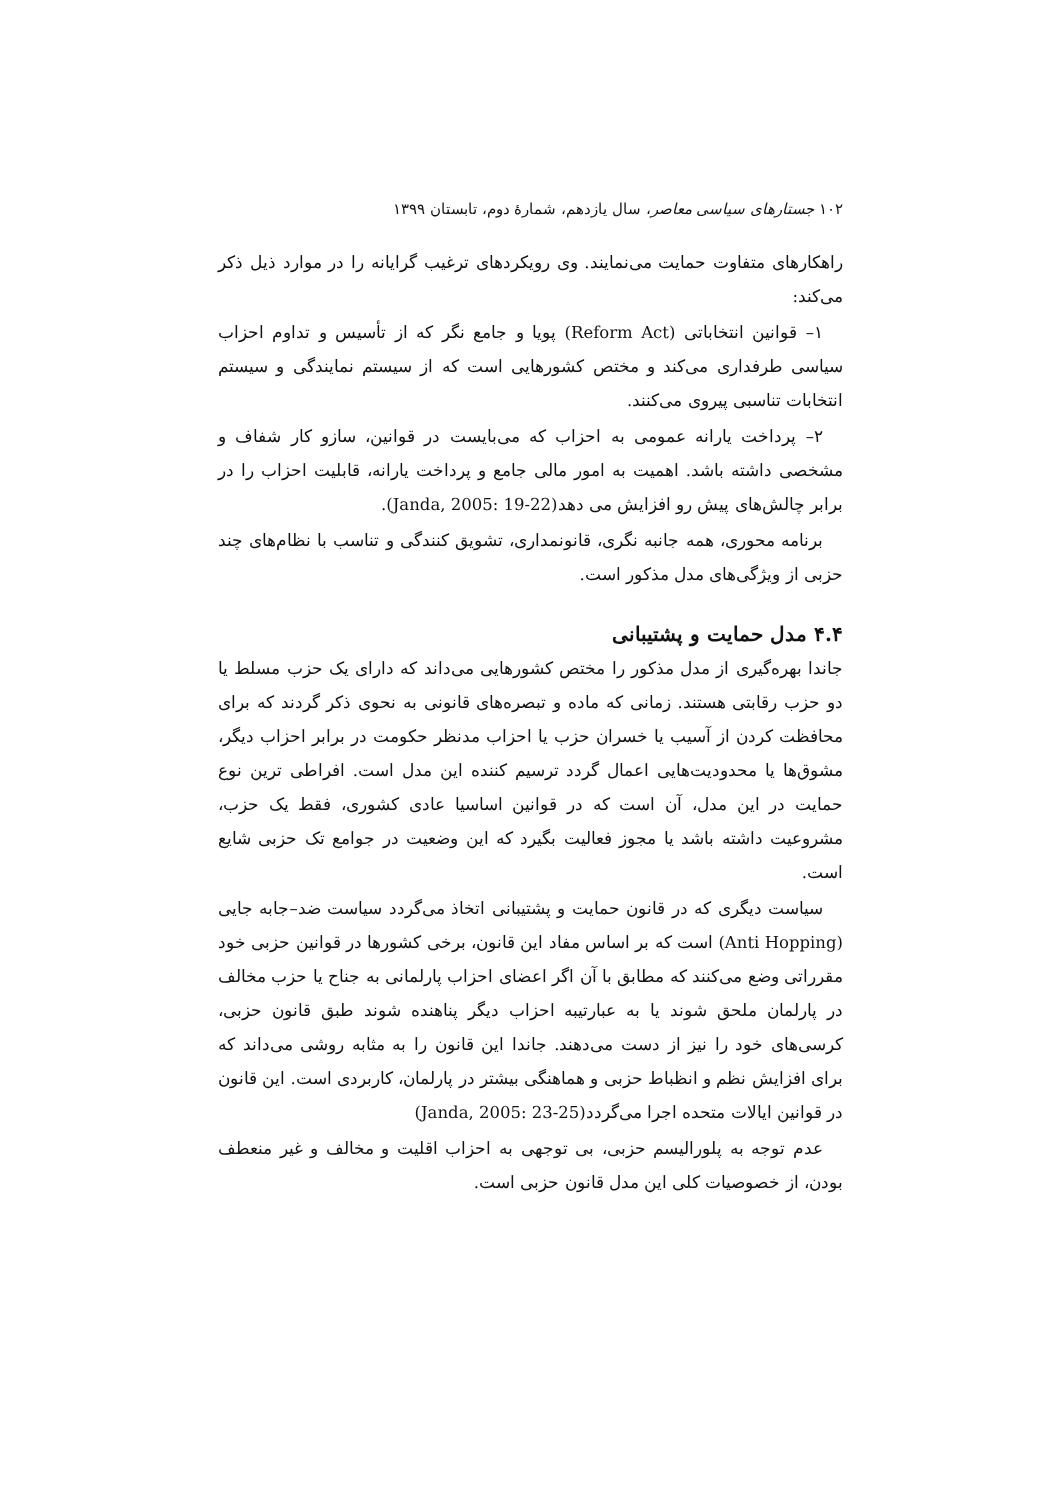۱۰۲ جستارهای سیاسی معاصر، سال یازدهم، شمارهٔ دوم، تابستان ۱۳۹۹
راهکارهای متفاوت حمایت می‌نمایند. وی رویکردهای ترغیب گرایانه را در موارد ذیل ذکر می‌کند:
۱– قوانین انتخاباتی (Reform Act) پویا و جامع نگر که از تأسیس و تداوم احزاب سیاسی طرفداری می‌کند و مختص کشورهایی است که از سیستم نمایندگی و سیستم انتخابات تناسبی پیروی می‌کنند.
۲– پرداخت یارانه عمومی به احزاب که می‌بایست در قوانین، سازو کار شفاف و مشخصی داشته باشد. اهمیت به امور مالی جامع و پرداخت یارانه، قابلیت احزاب را در برابر چالش‌های پیش رو افزایش می دهد(Janda, 2005: 19-22).
برنامه محوری، همه جانبه نگری، قانونمداری، تشویق کنندگی و تناسب با نظام‌های چند حزبی از ویژگی‌های مدل مذکور است.
۴.۴ مدل حمایت و پشتیبانی
جاندا بهره‌گیری از مدل مذکور را مختص کشورهایی می‌داند که دارای یک حزب مسلط یا دو حزب رقابتی هستند. زمانی که ماده و تبصره‌های قانونی به نحوی ذکر گردند که برای محافظت کردن از آسیب یا خسران حزب یا احزاب مدنظر حکومت در برابر احزاب دیگر، مشوق‌ها یا محدودیت‌هایی اعمال گردد ترسیم کننده این مدل است. افراطی ترین نوع حمایت در این مدل، آن است که در قوانین اساسیا عادی کشوری، فقط یک حزب، مشروعیت داشته باشد یا مجوز فعالیت بگیرد که این وضعیت در جوامع تک حزبی شایع است.
سیاست دیگری که در قانون حمایت و پشتیبانی اتخاذ می‌گردد سیاست ضد–جابه جایی (Anti Hopping) است که بر اساس مفاد این قانون، برخی کشورها در قوانین حزبی خود مقرراتی وضع می‌کنند که مطابق با آن اگر اعضای احزاب پارلمانی به جناح یا حزب مخالف در پارلمان ملحق شوند یا به عبارتیبه احزاب دیگر پناهنده شوند طبق قانون حزبی، کرسی‌های خود را نیز از دست می‌دهند. جاندا این قانون را به مثابه روشی می‌داند که برای افزایش نظم و انظباط حزبی و هماهنگی بیشتر در پارلمان، کاربردی است. این قانون در قوانین ایالات متحده اجرا می‌گردد(Janda, 2005: 23-25)
عدم توجه به پلورالیسم حزبی، بی توجهی به احزاب اقلیت و مخالف و غیر منعطف بودن، از خصوصیات کلی این مدل قانون حزبی است.